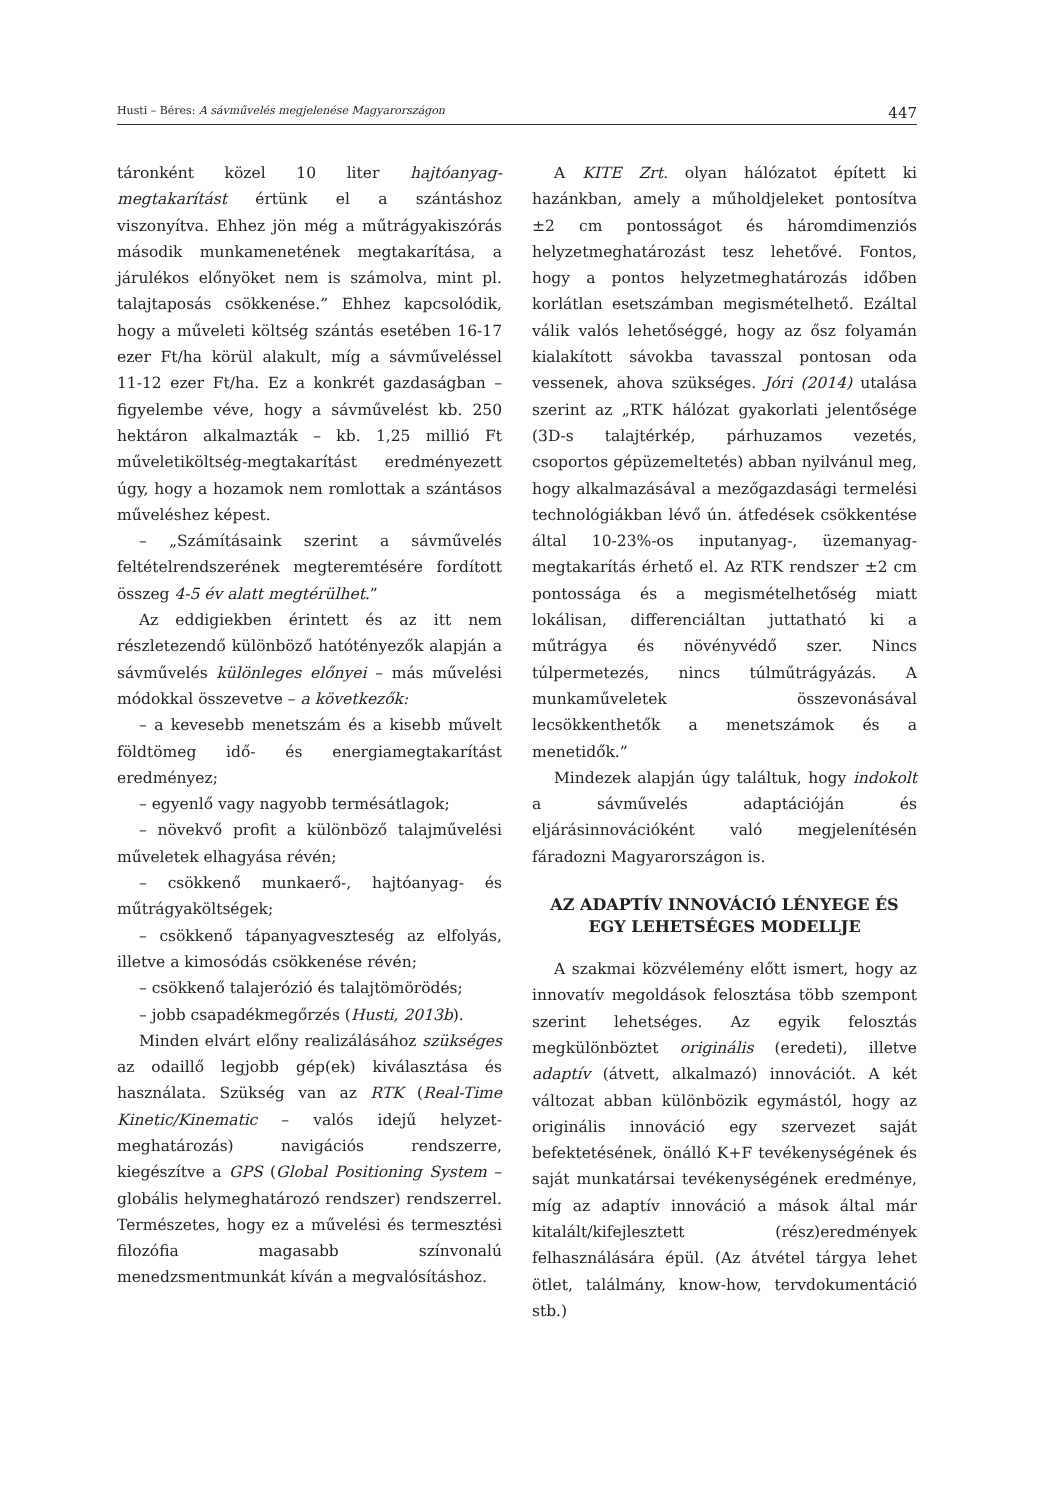Husti – Béres: A sávművelés megjelenése Magyarországon 447
táronként közel 10 liter hajtóanyag-megtakarítást értünk el a szántáshoz viszonyítva. Ehhez jön még a műtrágyakiszórás második munkamenetének megtakarítása, a járulékos előnyöket nem is számolva, mint pl. talajtaposás csökkenése.” Ehhez kapcsolódik, hogy a műveleti költség szántás esetében 16-17 ezer Ft/ha körül alakult, míg a sávműveléssel 11-12 ezer Ft/ha. Ez a konkrét gazdaságban – figyelembe véve, hogy a sávművelést kb. 250 hektáron alkalmazták – kb. 1,25 millió Ft műveletiköltség-megtakarítást eredményezett úgy, hogy a hozamok nem romlottak a szántásos műveléshez képest.
– „Számításaink szerint a sávművelés feltételrendszerének megteremtésére fordított összeg 4-5 év alatt megtérülhet.”
Az eddigiekben érintett és az itt nem részletezendő különböző hatótényezők alapján a sávművelés különleges előnyei – más művelési módokkal összevetve – a következők:
– a kevesebb menetszám és a kisebb művelt földtömeg idő- és energiamegtakarítást eredményez;
– egyenlő vagy nagyobb termésátlagok;
– növekvő profit a különböző talajművelési műveletek elhagyása révén;
– csökkenő munkaerő-, hajtóanyag- és műtrágyaköltségek;
– csökkenő tápanyagveszteség az elfolyás, illetve a kimosódás csökkenése révén;
– csökkenő talajerózió és talajtömörödés;
– jobb csapadékmegőrzés (Husti, 2013b).
Minden elvárt előny realizálásához szükséges az odaillő legjobb gép(ek) kiválasztása és használata. Szükség van az RTK (Real-Time Kinetic/Kinematic – valós idejű helyzet-meghatározás) navigációs rendszerre, kiegészítve a GPS (Global Positioning System – globális helymeghatározó rendszer) rendszerrel. Természetes, hogy ez a művelési és termesztési filozófia magasabb színvonalú menedzsmentmunkát kíván a megvalósításhoz.
A KITE Zrt. olyan hálózatot épített ki hazánkban, amely a műholdjeleket pontosítva ±2 cm pontosságot és háromdimenziós helyzetmeghatározást tesz lehetővé. Fontos, hogy a pontos helyzetmeghatározás időben korlátlan esetszámban megismételhető. Ezáltal válik valós lehetőséggé, hogy az ősz folyamán kialakított sávokba tavasszal pontosan oda vessenek, ahova szükséges. Jóri (2014) utalása szerint az „RTK hálózat gyakorlati jelentősége (3D-s talajtérkép, párhuzamos vezetés, csoportos gépüzemeltetés) abban nyilvánul meg, hogy alkalmazásával a mezőgazdasági termelési technológiákban lévő ún. átfedések csökkentése által 10-23%-os inputanyag-, üzemanyag-megtakarítás érhető el. Az RTK rendszer ±2 cm pontossága és a megismételhetőség miatt lokálisan, differenciáltan juttatható ki a műtrágya és növényvédő szer. Nincs túlpermetezés, nincs túlműtrágyázás. A munkaműveletek összevonásával lecsökkenthetők a menetszámok és a menetidők.”
Mindezek alapján úgy találtuk, hogy indokolt a sávművelés adaptációján és eljárásinnovációként való megjelenítésén fáradozni Magyarországon is.
AZ ADAPTÍV INNOVÁCIÓ LÉNYEGE ÉS EGY LEHETSÉGES MODELLJE
A szakmai közvélemény előtt ismert, hogy az innovatív megoldások felosztása több szempont szerint lehetséges. Az egyik felosztás megkülönböztet originális (eredeti), illetve adaptív (átvett, alkalmazó) innovációt. A két változat abban különbözik egymástól, hogy az originális innováció egy szervezet saját befektetésének, önálló K+F tevékenységének és saját munkatársai tevékenységének eredménye, míg az adaptív innováció a mások által már kitalált/kifejlesztett (rész)eredmények felhasználására épül. (Az átvétel tárgya lehet ötlet, találmány, know-how, tervdokumentáció stb.)